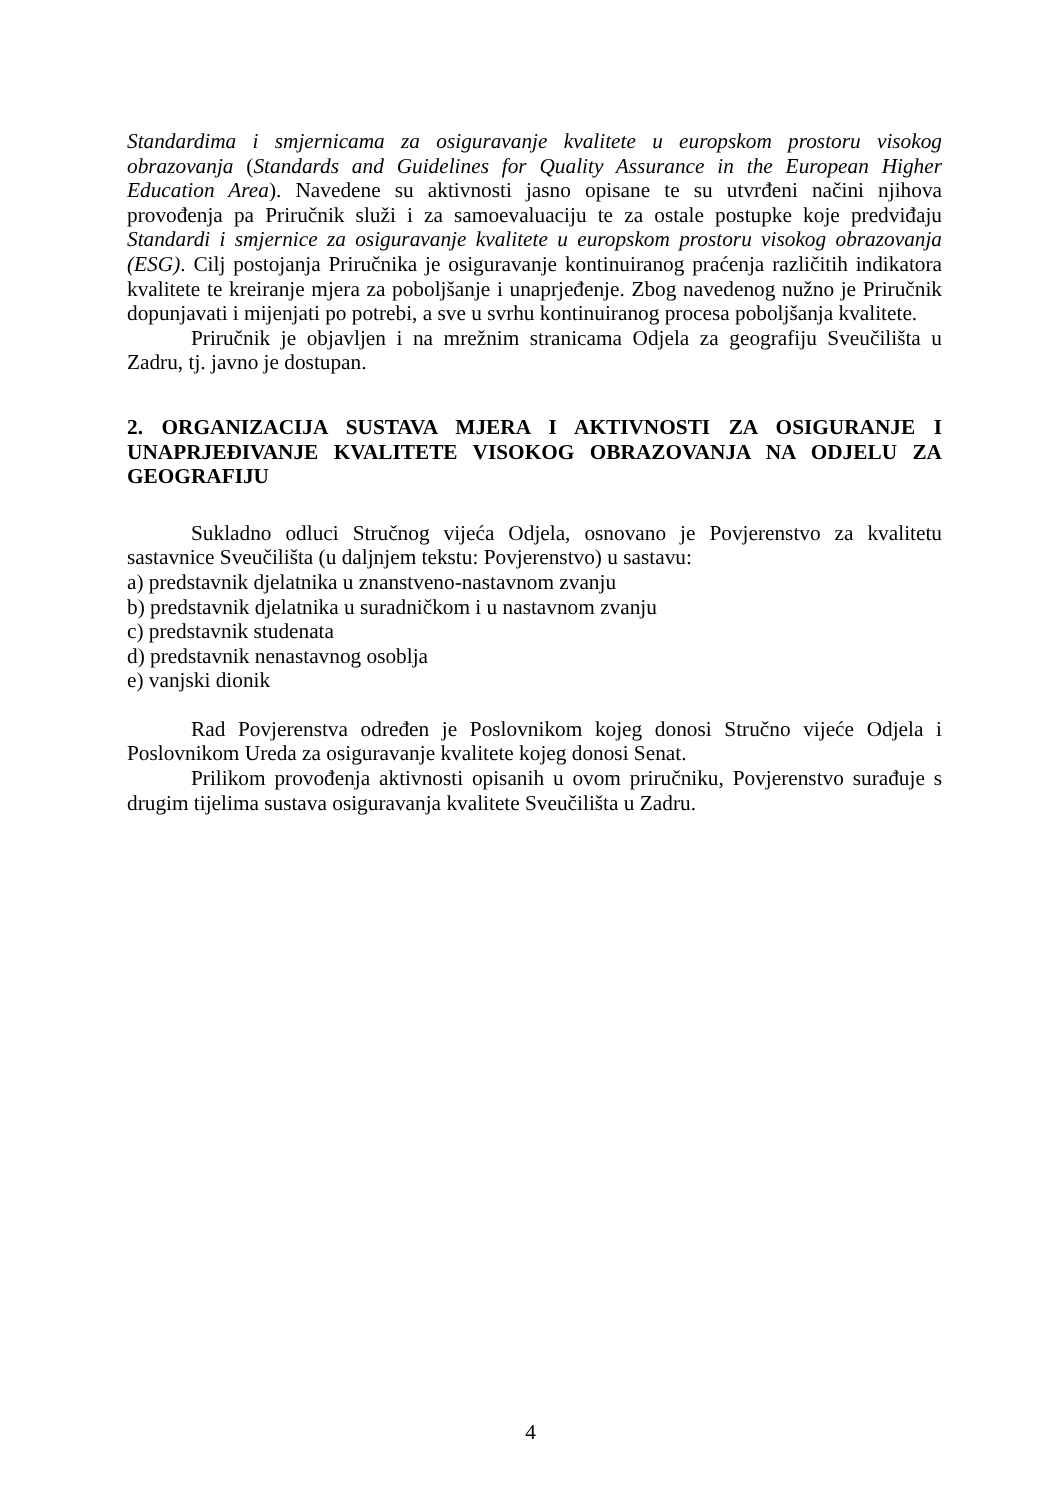Standardima i smjernicama za osiguravanje kvalitete u europskom prostoru visokog obrazovanja (Standards and Guidelines for Quality Assurance in the European Higher Education Area). Navedene su aktivnosti jasno opisane te su utvrđeni načini njihova provođenja pa Priručnik služi i za samoevaluaciju te za ostale postupke koje predviđaju Standardi i smjernice za osiguravanje kvalitete u europskom prostoru visokog obrazovanja (ESG). Cilj postojanja Priručnika je osiguravanje kontinuiranog praćenja različitih indikatora kvalitete te kreiranje mjera za poboljšanje i unaprjeđenje. Zbog navedenog nužno je Priručnik dopunjavati i mijenjati po potrebi, a sve u svrhu kontinuiranog procesa poboljšanja kvalitete.
Priručnik je objavljen i na mrežnim stranicama Odjela za geografiju Sveučilišta u Zadru, tj. javno je dostupan.
2. ORGANIZACIJA SUSTAVA MJERA I AKTIVNOSTI ZA OSIGURANJE I UNAPRJEĐIVANJE KVALITETE VISOKOG OBRAZOVANJA NA ODJELU ZA GEOGRAFIJU
Sukladno odluci Stručnog vijeća Odjela, osnovano je Povjerenstvo za kvalitetu sastavnice Sveučilišta (u daljnjem tekstu: Povjerenstvo) u sastavu:
a) predstavnik djelatnika u znanstveno-nastavnom zvanju
b) predstavnik djelatnika u suradničkom i u nastavnom zvanju
c) predstavnik studenata
d) predstavnik nenastavnog osoblja
e) vanjski dionik
Rad Povjerenstva određen je Poslovnikom kojeg donosi Stručno vijeće Odjela i Poslovnikom Ureda za osiguravanje kvalitete kojeg donosi Senat.
Prilikom provođenja aktivnosti opisanih u ovom priručniku, Povjerenstvo surađuje s drugim tijelima sustava osiguravanja kvalitete Sveučilišta u Zadru.
4